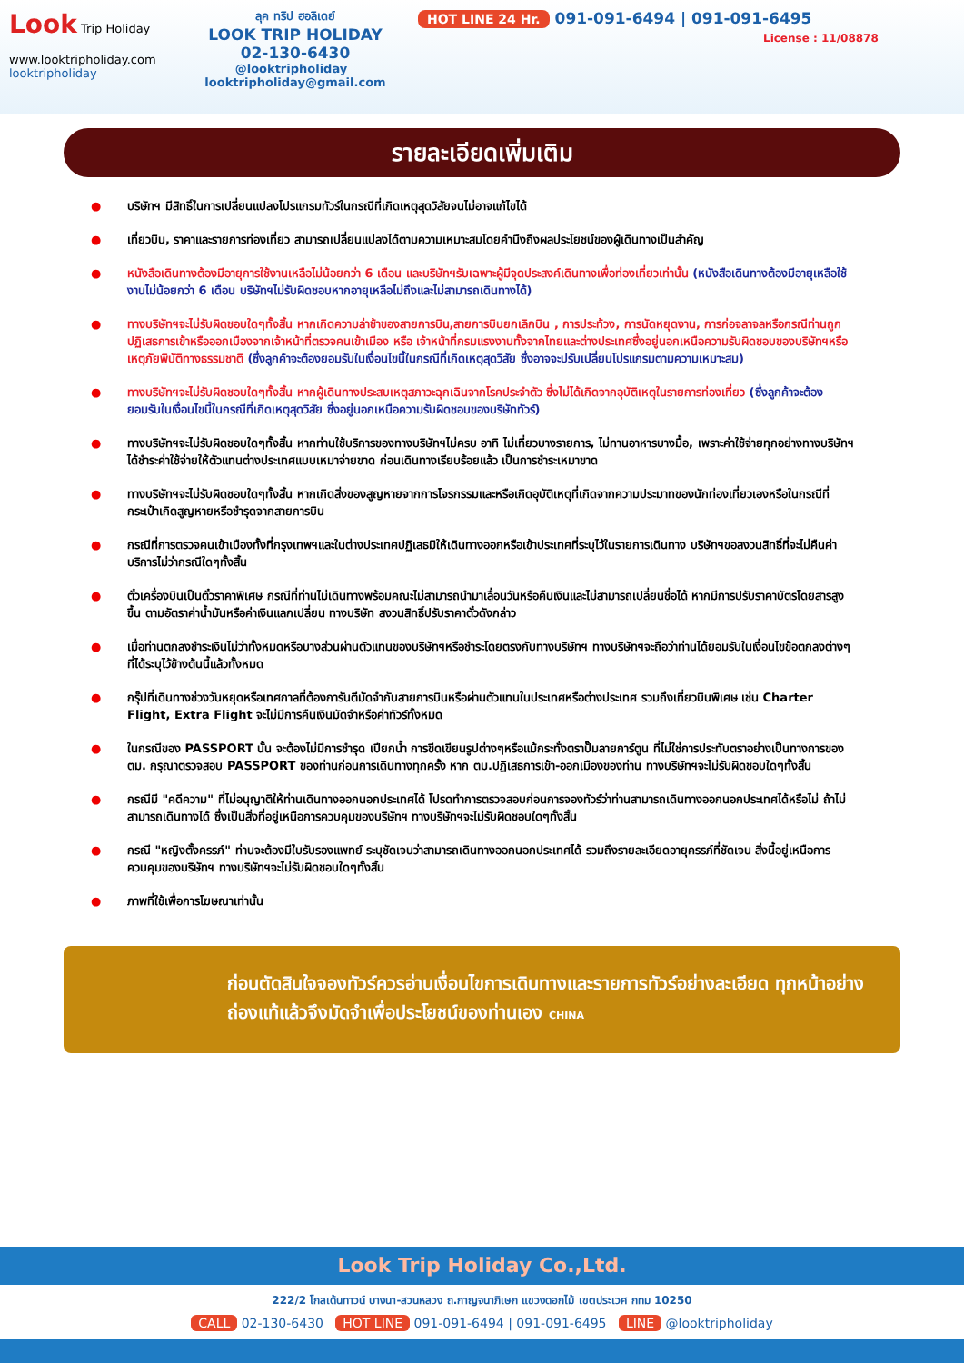Look Trip Holiday
www.looktripholiday.com
looktripholiday
ลุค ทริป ฮอลิเดย์
LOOK TRIP HOLIDAY
02-130-6430
@looktripholiday looktripholiday@gmail.com
HOT LINE 24 Hr. 091-091-6494 | 091-091-6495
License : 11/08878
รายละเอียดเพิ่มเติม
● บริษัทฯ มีสิทธิ์ในการเปลี่ยนแปลงโปรแกรมทัวร์ในกรณีที่เกิดเหตุสุดวิสัยจนไม่อาจแก้ไขได้
● เที่ยวบิน, ราคาและรายการท่องเที่ยว สามารถเปลี่ยนแปลงได้ตามความเหมาะสมโดยคำนึงถึงผลประโยชน์ของผู้เดินทางเป็นสำคัญ
● หนังสือเดินทางต้องมีอายุการใช้งานเหลือไม่น้อยกว่า 6 เดือน และบริษัทฯรับเฉพาะผู้มีจุดประสงค์เดินทางเพื่อท่องเที่ยวเท่านั้น (หนังสือเดินทางต้องมีอายุเหลือใช้งานไม่น้อยกว่า 6 เดือน บริษัทฯไม่รับผิดชอบหากอายุเหลือไม่ถึงและไม่สามารถเดินทางได้)
● ทางบริษัทฯจะไม่รับผิดชอบใดๆทั้งสิ้น หากเกิดความล่าช้าของสายการบิน,สายการบินยกเลิกบิน , การประท้วง, การนัดหยุดงาน, การก่อจลาจลหรือกรณีท่านถูกปฏิเสธการเข้าหรือออกเมืองจากเจ้าหน้าที่ตรวจคนเข้าเมือง หรือ เจ้าหน้าที่กรมแรงงานทั้งจากไทยและต่างประเทศซึ่งอยู่นอกเหนือความรับผิดชอบของบริษัทฯหรือเหตุภัยพิบัติทางธรรมชาติ (ซึ่งลูกค้าจะต้องยอมรับในเงื่อนไขนี้ในกรณีที่เกิดเหตุสุดวิสัย ซึ่งอาจจะปรับเปลี่ยนโปรแกรมตามความเหมาะสม)
● ทางบริษัทฯจะไม่รับผิดชอบใดๆทั้งสิ้น หากผู้เดินทางประสบเหตุสภาวะฉุกเฉินจากโรคประจำตัว ซึ่งไม่ได้เกิดจากอุบัติเหตุในรายการท่องเที่ยว (ซึ่งลูกค้าจะต้องยอมรับในเงื่อนไขนี้ในกรณีที่เกิดเหตุสุดวิสัย ซึ่งอยู่นอกเหนือความรับผิดชอบของบริษัททัวร์)
● ทางบริษัทฯจะไม่รับผิดชอบใดๆทั้งสิ้น หากท่านใช้บริการของทางบริษัทฯไม่ครบ อาทิ ไม่เที่ยวบางรายการ, ไม่ทานอาหารบางมื้อ, เพราะค่าใช้จ่ายทุกอย่างทางบริษัทฯได้ชำระค่าใช้จ่ายให้ตัวแทนต่างประเทศแบบเหมาจ่ายขาด ก่อนเดินทางเรียบร้อยแล้ว เป็นการชำระเหมาขาด
● ทางบริษัทฯจะไม่รับผิดชอบใดๆทั้งสิ้น หากเกิดสิ่งของสูญหายจากการโจรกรรมและหรือเกิดอุบัติเหตุที่เกิดจากความประมาทของนักท่องเที่ยวเองหรือในกรณีที่กระเป๋าเกิดสูญหายหรือชำรุดจากสายการบิน
● กรณีที่การตรวจคนเข้าเมืองทั้งที่กรุงเทพฯและในต่างประเทศปฏิเสธมิให้เดินทางออกหรือเข้าประเทศที่ระบุไว้ในรายการเดินทาง บริษัทฯขอสงวนสิทธิ์ที่จะไม่คืนค่าบริการไม่ว่ากรณีใดๆทั้งสิ้น
● ตั๋วเครื่องบินเป็นตั๋วราคาพิเศษ กรณีที่ท่านไม่เดินทางพร้อมคณะไม่สามารถนำมาเลื่อนวันหรือคืนเงินและไม่สามารถเปลี่ยนชื่อได้ หากมีการปรับราคาบัตรโดยสารสูงขึ้น ตามอัตราค่าน้ำมันหรือค่าเงินแลกเปลี่ยน ทางบริษัท สงวนสิทธิ์ปรับราคาตั๋วดังกล่าว
● เมื่อท่านตกลงชำระเงินไม่ว่าทั้งหมดหรือบางส่วนผ่านตัวแทนของบริษัทฯหรือชำระโดยตรงกับทางบริษัทฯ ทางบริษัทฯจะถือว่าท่านได้ยอมรับในเงื่อนไขข้อตกลงต่างๆที่ได้ระบุไว้ข้างต้นนี้แล้วทั้งหมด
● กรุ๊ปที่เดินทางช่วงวันหยุดหรือเทศกาลที่ต้องการันตีมัดจำกับสายการบินหรือผ่านตัวแทนในประเทศหรือต่างประเทศ รวมถึงเที่ยวบินพิเศษ เช่น Charter Flight, Extra Flight จะไม่มีการคืนเงินมัดจำหรือค่าทัวร์ทั้งหมด
● ในกรณีของ PASSPORT นั้น จะต้องไม่มีการชำรุด เปียกน้ำ การขีดเขียนรูปต่างๆหรือแม้กระทั่งตราปั๊มลายการ์ตูน ที่ไม่ใช่การประทับตราอย่างเป็นทางการของตม. กรุณาตรวจสอบ PASSPORT ของท่านก่อนการเดินทางทุกครั้ง หาก ตม.ปฏิเสธการเข้า-ออกเมืองของท่าน ทางบริษัทฯจะไม่รับผิดชอบใดๆทั้งสิ้น
● กรณีมี "คดีความ" ที่ไม่อนุญาติให้ท่านเดินทางออกนอกประเทศได้ โปรดทำการตรวจสอบก่อนการจองทัวร์ว่าท่านสามารถเดินทางออกนอกประเทศได้หรือไม่ ถ้าไม่สามารถเดินทางได้ ซึ่งเป็นสิ่งที่อยู่เหนือการควบคุมของบริษัทฯ ทางบริษัทฯจะไม่รับผิดชอบใดๆทั้งสิ้น
● กรณี "หญิงตั้งครรภ์" ท่านจะต้องมีใบรับรองแพทย์ ระบุชัดเจนว่าสามารถเดินทางออกนอกประเทศได้ รวมถึงรายละเอียดอายุครรภ์ที่ชัดเจน สิ่งนี้อยู่เหนือการควบคุมของบริษัทฯ ทางบริษัทฯจะไม่รับผิดชอบใดๆทั้งสิ้น
● ภาพที่ใช้เพื่อการโฆษณาเท่านั้น
ก่อนตัดสินใจจองทัวร์ควรอ่านเงื่อนไขการเดินทางและรายการทัวร์อย่างละเอียด ทุกหน้าอย่างถ่องแท้แล้วจึงมัดจำเพื่อประโยชน์ของท่านเอง CHINA
Look Trip Holiday Co.,Ltd.
222/2 โกลเด้นทาวน์ บางนา-สวนหลวง ถ.กาญจนาภิเษก แขวงดอกไม้ เขตประเวศ กทม 10250
CALL 02-130-6430 HOT LINE 091-091-6494 | 091-091-6495 LINE @looktripholiday